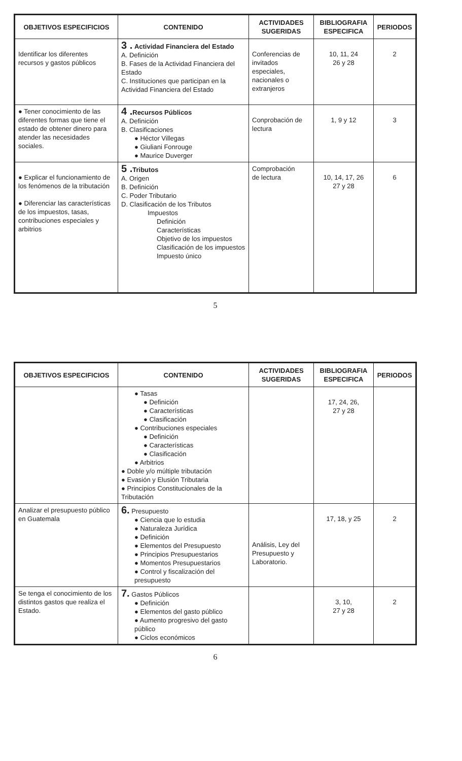| OBJETIVOS ESPECIFICIOS | CONTENIDO | ACTIVIDADES SUGERIDAS | BIBLIOGRAFIA ESPECIFICA | PERIODOS |
| --- | --- | --- | --- | --- |
| Identificar los diferentes recursos y gastos públicos | 3 . Actividad Financiera del Estado A. Definición B. Fases de la Actividad Financiera del Estado C. Instituciones que participan en la Actividad Financiera del Estado | Conferencias de invitados especiales, nacionales o extranjeros | 10, 11, 24 26 y 28 | 2 |
| ● Tener conocimiento de las diferentes formas que tiene el estado de obtener dinero para atender las necesidades sociales. | 4 . Recursos Públicos A. Definición B. Clasificaciones ● Héctor Villegas ● Giuliani Fonrouge ● Maurice Duverger | Conprobación de lectura | 1, 9 y 12 | 3 |
| ● Explicar el funcionamiento de los fenómenos de la tributación ● Diferenciar las características de los impuestos, tasas, contribuciones especiales y arbitrios | 5 . Tributos A. Origen B. Definición C. Poder Tributario D. Clasificación de los Tributos Impuestos Definición Características Objetivo de los impuestos Clasificación de los impuestos Impuesto único | Comprobación de lectura | 10, 14, 17, 26 27 y 28 | 6 |
5
| OBJETIVOS ESPECIFICIOS | CONTENIDO | ACTIVIDADES SUGERIDAS | BIBLIOGRAFIA ESPECIFICA | PERIODOS |
| --- | --- | --- | --- | --- |
| | ● Tasas ● Definición ● Características ● Clasificación ● Contribuciones especiales ● Definición ● Características ● Clasificación ● Arbitrios ● Doble y/o múltiple tributación ● Evasión y Elusión Tributaria ● Principios Constitucionales de la Tributación | | 17, 24, 26, 27 y 28 | |
| Analizar el presupuesto público en Guatemala | 6. Presupuesto ● Ciencia que lo estudia ● Naturaleza Jurídica ● Definición ● Elementos del Presupuesto ● Principios Presupuestarios ● Momentos Presupuestarios ● Control y fiscalización del presupuesto | Análisis, Ley del Presupuesto y Laboratorio. | 17, 18, y 25 | 2 |
| Se tenga el conocimiento de los distintos gastos que realiza el Estado. | 7. Gastos Públicos ● Definición ● Elementos del gasto público ● Aumento progresivo del gasto público ● Ciclos económicos | | 3, 10, 27 y 28 | 2 |
6